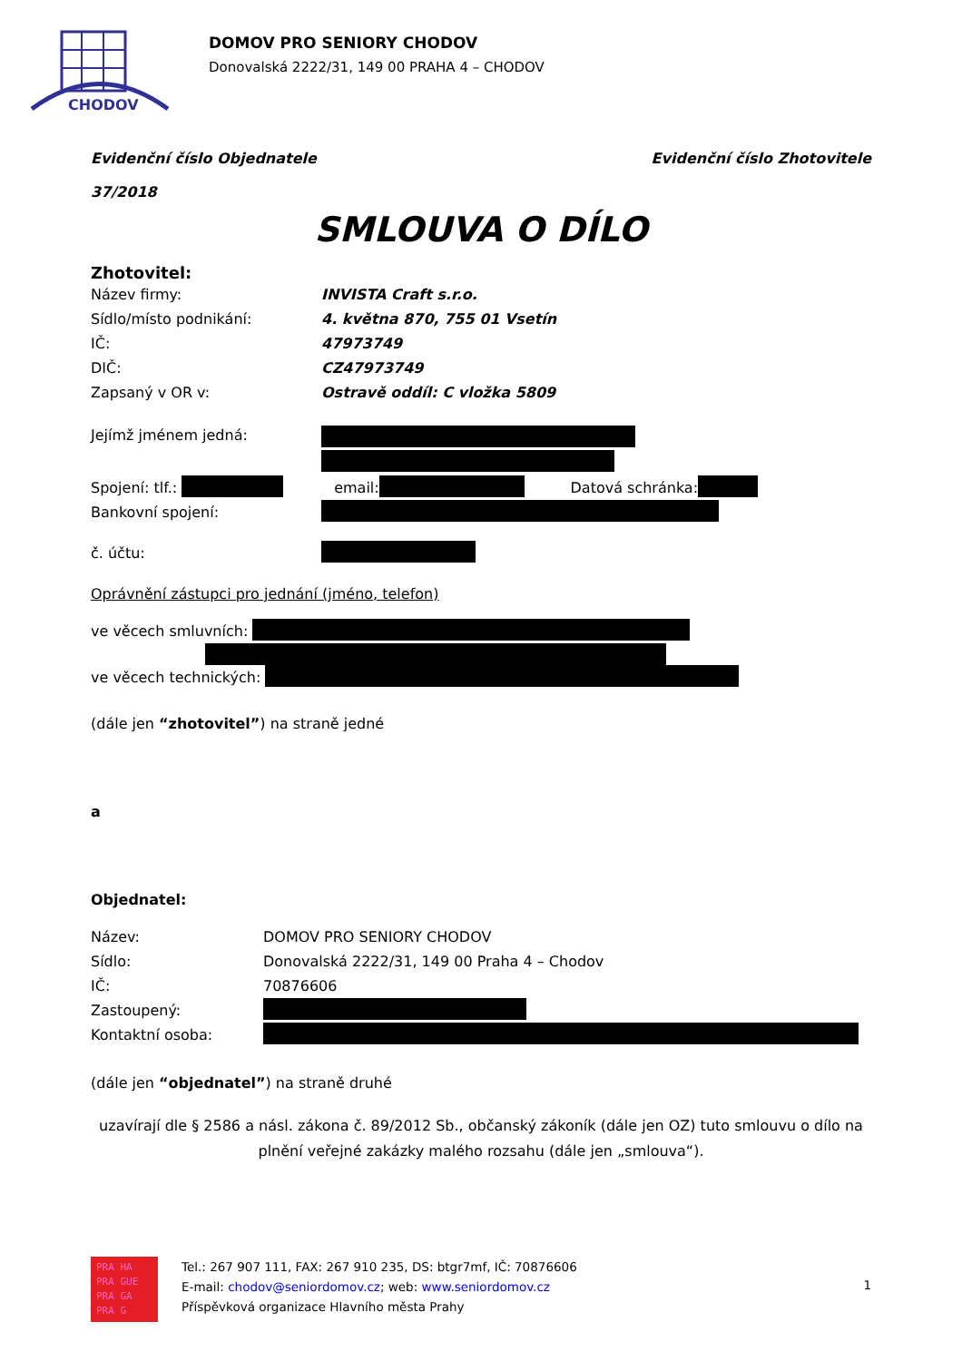CHODOV
DOMOV PRO SENIORY CHODOV
Donovalská 2222/31, 149 00 PRAHA 4 – CHODOV
Evidenční číslo Objednatele Evidenční číslo Zhotovitele
37/2018
SMLOUVA O DÍLO
Zhotovitel:
Název firmy: INVISTA Craft s.r.o.
Sídlo/místo podnikání: 4. května 870, 755 01 Vsetín
IČ: 47973749
DIČ: CZ47973749
Zapsaný v OR v: Ostravě oddíl: C vložka 5809
Jejímž jménem jedná:
Spojení: tlf.: email: Datová schránka:
Bankovní spojení:
č. účtu:
Oprávnění zástupci pro jednání (jméno, telefon)
ve věcech smluvních:
ve věcech technických:
(dále jen “zhotovitel”) na straně jedné
a
Objednatel:
Název: DOMOV PRO SENIORY CHODOV
Sídlo: Donovalská 2222/31, 149 00 Praha 4 – Chodov
IČ: 70876606
Zastoupený:
Kontaktní osoba:
(dále jen “objednatel”) na straně druhé
uzavírají dle § 2586 a násl. zákona č. 89/2012 Sb., občanský zákoník (dále jen OZ) tuto smlouvu o dílo na plnění veřejné zakázky malého rozsahu (dále jen „smlouva“).
PRA HA
PRA GUE
PRA GA
PRA G
Tel.: 267 907 111, FAX: 267 910 235, DS: btgr7mf, IČ: 70876606
E-mail: chodov@seniordomov.cz; web: www.seniordomov.cz
Příspěvková organizace Hlavního města Prahy
1